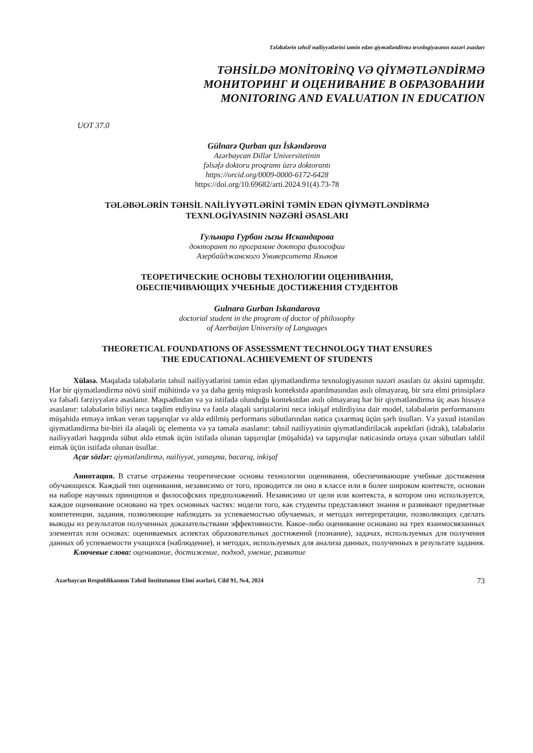Tələbələrin təhsil nailiyyətlərini təmin edən qiymətləndirmə texnlogiyasının nəzəri əsasları
TƏHSİLDƏ MONİTORİNQ VƏ QİYMƏTLƏNDİRMƏ
МОНИТОРИНГ И ОЦЕНИВАНИЕ В ОБРАЗОВАНИИ
MONITORING AND EVALUATION IN EDUCATION
UOT 37.0
Gülnarə Qurban qızı İskəndərova
Azərbaycan Dillər Universitetinin
fəlsəfə doktoru proqramı üzrə doktorantı
https://orcid.org/0009-0000-6172-6428
https://doi.org/10.69682/arti.2024.91(4).73-78
TƏLƏBƏLƏRİN TƏHSİL NAİLİYYƏTLƏRİNİ TƏMİN EDƏN QİYMƏTLƏNDİRMƏ
TEXNLOGİYASININ NƏZƏRİ ƏSASLARI
Гульнара Гурбан гызы Искандарова
докторант по программе доктора философии
Азербайджанского Университета Языков
ТЕОРЕТИЧЕСКИЕ ОСНОВЫ ТЕХНОЛОГИИ ОЦЕНИВАНИЯ,
ОБЕСПЕЧИВАЮЩИХ УЧЕБНЫЕ ДОСТИЖЕНИЯ СТУДЕНТОВ
Gulnara Gurban Iskandarova
doctorial student in the program of doctor of philosophy
of Azerbaijan University of Languages
THEORETICAL FOUNDATIONS OF ASSESSMENT TECHNOLOGY THAT ENSURES
THE EDUCATIONAL ACHIEVEMENT OF STUDENTS
Xülasə. Məqalədə tələbələrin təhsil nailiyyətlərini təmin edən qiymətləndirmə texnologiyasının nəzəri əsasları öz əksini tapmışdır. Hər bir qiymətləndirmə növü sinif mühitində və ya daha geniş miqyaslı kontekstdə aparılmasından asılı olmayaraq, bir sıra elmi prinsiplərə və fəlsəfi fərziyyələrə əsaslanır. Məqsədindən və ya istifadə olunduğu kontekstdən asılı olmayaraq hər bir qiymətləndirmə üç əsas hissəyə əsaslanır: tələbələrin biliyi necə təqdim etdiyinə və fənlə əlaqəli səriştələrini necə inkişaf etdirdiyinə dair model, tələbələrin performansını müşahidə etməyə imkan verən tapşırıqlar və əldə edilmiş performans sübutlarından nəticə çıxarmaq üçün şərh üsulları. Və yaxud istənilən qiymətləndirmə bir-biri ilə əlaqəli üç elementə və ya təmələ əsaslanır: təhsil nailiyyətinin qiymətləndiriləcək aspektləri (idrak), tələbələrin nailiyyətləri haqqında sübut əldə etmək üçün istifadə olunan tapşırıqlar (müşahidə) və tapşırıqlar nəticəsində ortaya çıxan sübutları təhlil etmək üçün istifadə olunan üsullar.
Açar sözlər: qiymətləndirmə, nailiyyət, yanaşma, bacarıq, inkişaf
Аннотация. В статье отражены теоретические основы технологии оценивания, обеспечивающие учебные достижения обучающихся. Каждый тип оценивания, независимо от того, проводится ли оно в классе или в более широком контексте, основан на наборе научных принципов и философских предположений. Независимо от цели или контекста, в котором оно используется, каждое оценивание основано на трех основных частях: модели того, как студенты представляют знания и развивают предметные компетенции, задания, позволяющие наблюдать за успеваемостью обучаемых, и методах интерпретации, позволяющих сделать выводы из результатов полученных доказательствами эффективности. Какое-либо оценивание основано на трех взаимосвязанных элементах или основах: оцениваемых аспектах образовательных достижений (познание), задачах, используемых для получения данных об успеваемости учащихся (наблюдение), и методах, используемых для анализа данных, полученных в результате задания.
Ключевые слова: оценивание, достижение, подход, умение, развитие
Azərbaycan Respublikasının Təhsil İnstitutunun Elmi əsərləri, Cild 91, №4, 2024 73